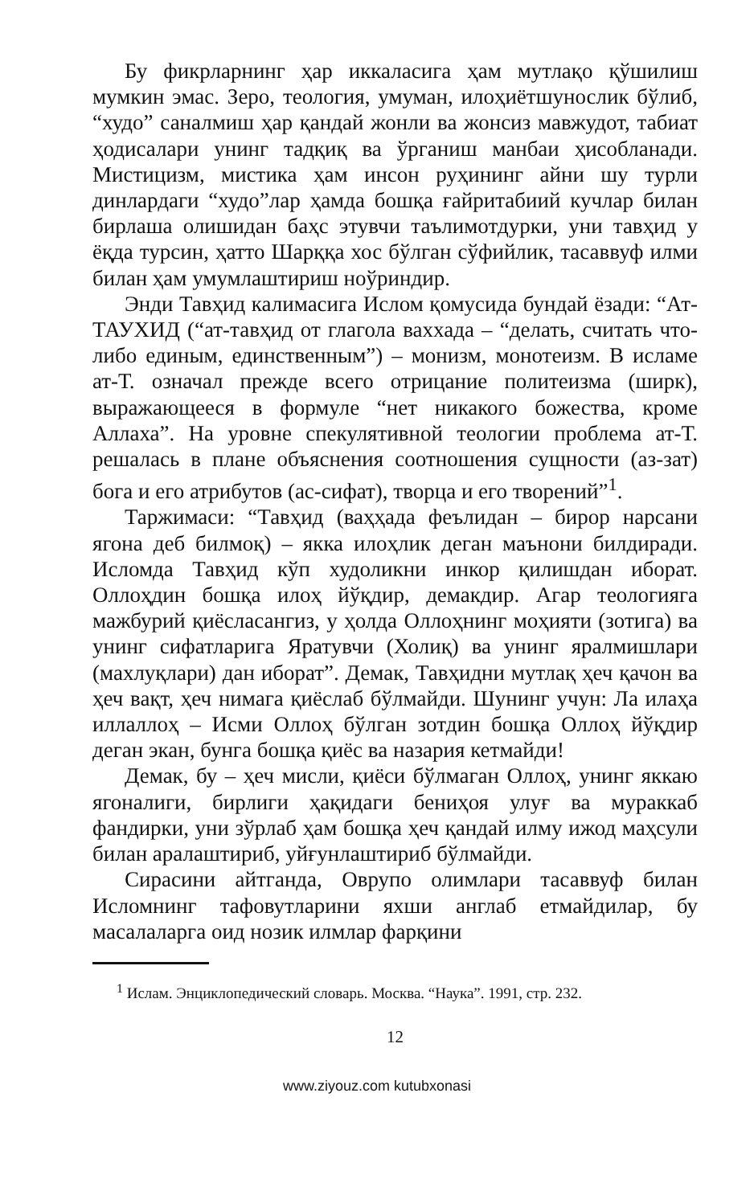Бу фикрларнинг ҳар иккаласига ҳам мутлақо қўшилиш мумкин эмас. Зеро, теология, умуман, илоҳиётшунослик бўлиб, “худо” саналмиш ҳар қандай жонли ва жонсиз мавжудот, табиат ҳодисалари унинг тадқиқ ва ўрганиш манбаи ҳисобланади. Мистицизм, мистика ҳам инсон руҳининг айни шу турли динлардаги “худо”лар ҳамда бошқа ғайритабиий кучлар билан бирлаша олишидан баҳс этувчи таълимотдурки, уни тавҳид у ёқда турсин, ҳатто Шарққа хос бўлган сўфийлик, тасаввуф илми билан ҳам умумлаштириш ноўриндир.
Энди Тавҳид калимасига Ислом қомусида бундай ёзади: “Ат-ТАУХИД (“ат-тавҳид от глагола ваххада – “делать, считать что-либо единым, единственным”) – монизм, монотеизм. В исламе ат-Т. означал прежде всего отрицание политеизма (ширк), выражающееся в формуле “нет никакого божества, кроме Аллаха”. На уровне спекулятивной теологии проблема ат-Т. решалась в плане объяснения соотношения сущности (аз-зат) бога и его атрибутов (ас-сифат), творца и его творений”<sup>1</sup>.
Таржимаси: “Тавҳид (ваҳҳада феълидан – бирор нарсани ягона деб билмоқ) – якка илоҳлик деган маънони билдиради. Исломда Тавҳид кўп худоликни инкор қилишдан иборат. Оллоҳдин бошқа илоҳ йўқдир, демакдир. Агар теологияга мажбурий қиёсласангиз, у ҳолда Оллоҳнинг моҳияти (зотига) ва унинг сифатларига Яратувчи (Холиқ) ва унинг яралмишлари (махлуқлари) дан иборат”. Демак, Тавҳидни мутлақ ҳеч қачон ва ҳеч вақт, ҳеч нимага қиёслаб бўлмайди. Шунинг учун: Ла илаҳа иллаллоҳ – Исми Оллоҳ бўлган зотдин бошқа Оллоҳ йўқдир деган экан, бунга бошқа қиёс ва назария кетмайди!
Демак, бу – ҳеч мисли, қиёси бўлмаган Оллоҳ, унинг яккаю ягоналиги, бирлиги ҳақидаги бениҳоя улуғ ва мураккаб фандирки, уни зўрлаб ҳам бошқа ҳеч қандай илму ижод маҳсули билан аралаштириб, уйғунлаштириб бўлмайди.
Сирасини айтганда, Оврупо олимлари тасаввуф билан Исломнинг тафовутларини яхши англаб етмайдилар, бу масалаларга оид нозик илмлар фарқини
<sup>1</sup> Ислам. Энциклопедический словарь. Москва. “Наука”. 1991, стр. 232.
12
www.ziyouz.com kutubxonasi